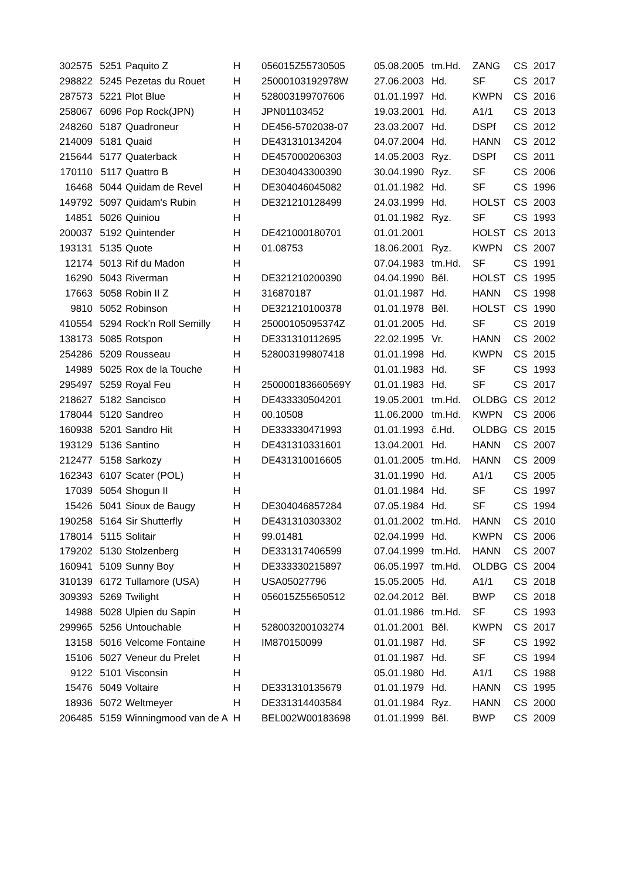| 302575 | 5251 | Paquito Z | H | 056015Z55730505 | 05.08.2005 | tm.Hd. | ZANG | CS | 2017 |
| 298822 | 5245 | Pezetas du Rouet | H | 25000103192978W | 27.06.2003 | Hd. | SF | CS | 2017 |
| 287573 | 5221 | Plot Blue | H | 528003199707606 | 01.01.1997 | Hd. | KWPN | CS | 2016 |
| 258067 | 6096 | Pop Rock(JPN) | H | JPN01103452 | 19.03.2001 | Hd. | A1/1 | CS | 2013 |
| 248260 | 5187 | Quadroneur | H | DE456-5702038-07 | 23.03.2007 | Hd. | DSPf | CS | 2012 |
| 214009 | 5181 | Quaid | H | DE431310134204 | 04.07.2004 | Hd. | HANN | CS | 2012 |
| 215644 | 5177 | Quaterback | H | DE457000206303 | 14.05.2003 | Ryz. | DSPf | CS | 2011 |
| 170110 | 5117 | Quattro B | H | DE304043300390 | 30.04.1990 | Ryz. | SF | CS | 2006 |
| 16468 | 5044 | Quidam de Revel | H | DE304046045082 | 01.01.1982 | Hd. | SF | CS | 1996 |
| 149792 | 5097 | Quidam's Rubin | H | DE321210128499 | 24.03.1999 | Hd. | HOLST | CS | 2003 |
| 14851 | 5026 | Quiniou | H | | 01.01.1982 | Ryz. | SF | CS | 1993 |
| 200037 | 5192 | Quintender | H | DE421000180701 | 01.01.2001 | | HOLST | CS | 2013 |
| 193131 | 5135 | Quote | H | 01.08753 | 18.06.2001 | Ryz. | KWPN | CS | 2007 |
| 12174 | 5013 | Rif du Madon | H | | 07.04.1983 | tm.Hd. | SF | CS | 1991 |
| 16290 | 5043 | Riverman | H | DE321210200390 | 04.04.1990 | Běl. | HOLST | CS | 1995 |
| 17663 | 5058 | Robin II Z | H | 316870187 | 01.01.1987 | Hd. | HANN | CS | 1998 |
| 9810 | 5052 | Robinson | H | DE321210100378 | 01.01.1978 | Běl. | HOLST | CS | 1990 |
| 410554 | 5294 | Rock'n Roll Semilly | H | 25000105095374Z | 01.01.2005 | Hd. | SF | CS | 2019 |
| 138173 | 5085 | Rotspon | H | DE331310112695 | 22.02.1995 | Vr. | HANN | CS | 2002 |
| 254286 | 5209 | Rousseau | H | 528003199807418 | 01.01.1998 | Hd. | KWPN | CS | 2015 |
| 14989 | 5025 | Rox de la Touche | H | | 01.01.1983 | Hd. | SF | CS | 1993 |
| 295497 | 5259 | Royal Feu | H | 250000183660569Y | 01.01.1983 | Hd. | SF | CS | 2017 |
| 218627 | 5182 | Sancisco | H | DE433330504201 | 19.05.2001 | tm.Hd. | OLDBG | CS | 2012 |
| 178044 | 5120 | Sandreo | H | 00.10508 | 11.06.2000 | tm.Hd. | KWPN | CS | 2006 |
| 160938 | 5201 | Sandro Hit | H | DE333330471993 | 01.01.1993 | č.Hd. | OLDBG | CS | 2015 |
| 193129 | 5136 | Santino | H | DE431310331601 | 13.04.2001 | Hd. | HANN | CS | 2007 |
| 212477 | 5158 | Sarkozy | H | DE431310016605 | 01.01.2005 | tm.Hd. | HANN | CS | 2009 |
| 162343 | 6107 | Scater (POL) | H | | 31.01.1990 | Hd. | A1/1 | CS | 2005 |
| 17039 | 5054 | Shogun II | H | | 01.01.1984 | Hd. | SF | CS | 1997 |
| 15426 | 5041 | Sioux de Baugy | H | DE304046857284 | 07.05.1984 | Hd. | SF | CS | 1994 |
| 190258 | 5164 | Sir Shutterfly | H | DE431310303302 | 01.01.2002 | tm.Hd. | HANN | CS | 2010 |
| 178014 | 5115 | Solitair | H | 99.01481 | 02.04.1999 | Hd. | KWPN | CS | 2006 |
| 179202 | 5130 | Stolzenberg | H | DE331317406599 | 07.04.1999 | tm.Hd. | HANN | CS | 2007 |
| 160941 | 5109 | Sunny Boy | H | DE333330215897 | 06.05.1997 | tm.Hd. | OLDBG | CS | 2004 |
| 310139 | 6172 | Tullamore (USA) | H | USA05027796 | 15.05.2005 | Hd. | A1/1 | CS | 2018 |
| 309393 | 5269 | Twilight | H | 056015Z55650512 | 02.04.2012 | Běl. | BWP | CS | 2018 |
| 14988 | 5028 | Ulpien du Sapin | H | | 01.01.1986 | tm.Hd. | SF | CS | 1993 |
| 299965 | 5256 | Untouchable | H | 528003200103274 | 01.01.2001 | Běl. | KWPN | CS | 2017 |
| 13158 | 5016 | Velcome Fontaine | H | IM870150099 | 01.01.1987 | Hd. | SF | CS | 1992 |
| 15106 | 5027 | Veneur du Prelet | H | | 01.01.1987 | Hd. | SF | CS | 1994 |
| 9122 | 5101 | Visconsin | H | | 05.01.1980 | Hd. | A1/1 | CS | 1988 |
| 15476 | 5049 | Voltaire | H | DE331310135679 | 01.01.1979 | Hd. | HANN | CS | 1995 |
| 18936 | 5072 | Weltmeyer | H | DE331314403584 | 01.01.1984 | Ryz. | HANN | CS | 2000 |
| 206485 | 5159 | Winningmood van de A | H | BEL002W00183698 | 01.01.1999 | Běl. | BWP | CS | 2009 |